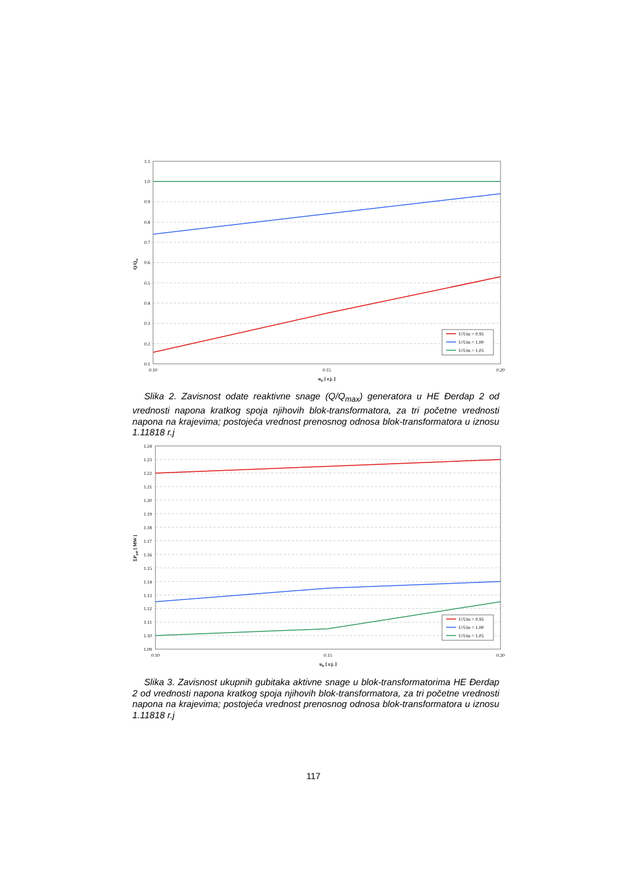1.1
1.0
0.9
0.8
0.7
0.6
0.5
0.4
0.3
0.2
0.1
0.10
0.15
0.20
uK [ r.j. ]
Q/Qm
U/Um = 0.95
U/Um = 1.00
U/Um = 1.05
Slika 2. Zavisnost odate reaktivne snage (Q/Q<sub>max</sub>) generatora u HE Đerdap 2 od vrednosti napona kratkog spoja njihovih blok-transformatora, za tri početne vrednosti napona na krajevima; postojeća vrednost prenosnog odnosa blok-transformatora u iznosu 1.11818 r.j
1.24
1.23
1.22
1.21
1.20
1.19
1.18
1.17
1.16
1.15
1.14
1.13
1.12
1.11
1.10
1.09
0.10
0.15
0.20
uK [ r.j. ]
ΣPgub [ MW ]
U/Um = 0.95
U/Um = 1.00
U/Um = 1.05
Slika 3. Zavisnost ukupnih gubitaka aktivne snage u blok-transformatorima HE Đerdap 2 od vrednosti napona kratkog spoja njihovih blok-transformatora, za tri početne vrednosti napona na krajevima; postojeća vrednost prenosnog odnosa blok-transformatora u iznosu 1.11818 r.j
117